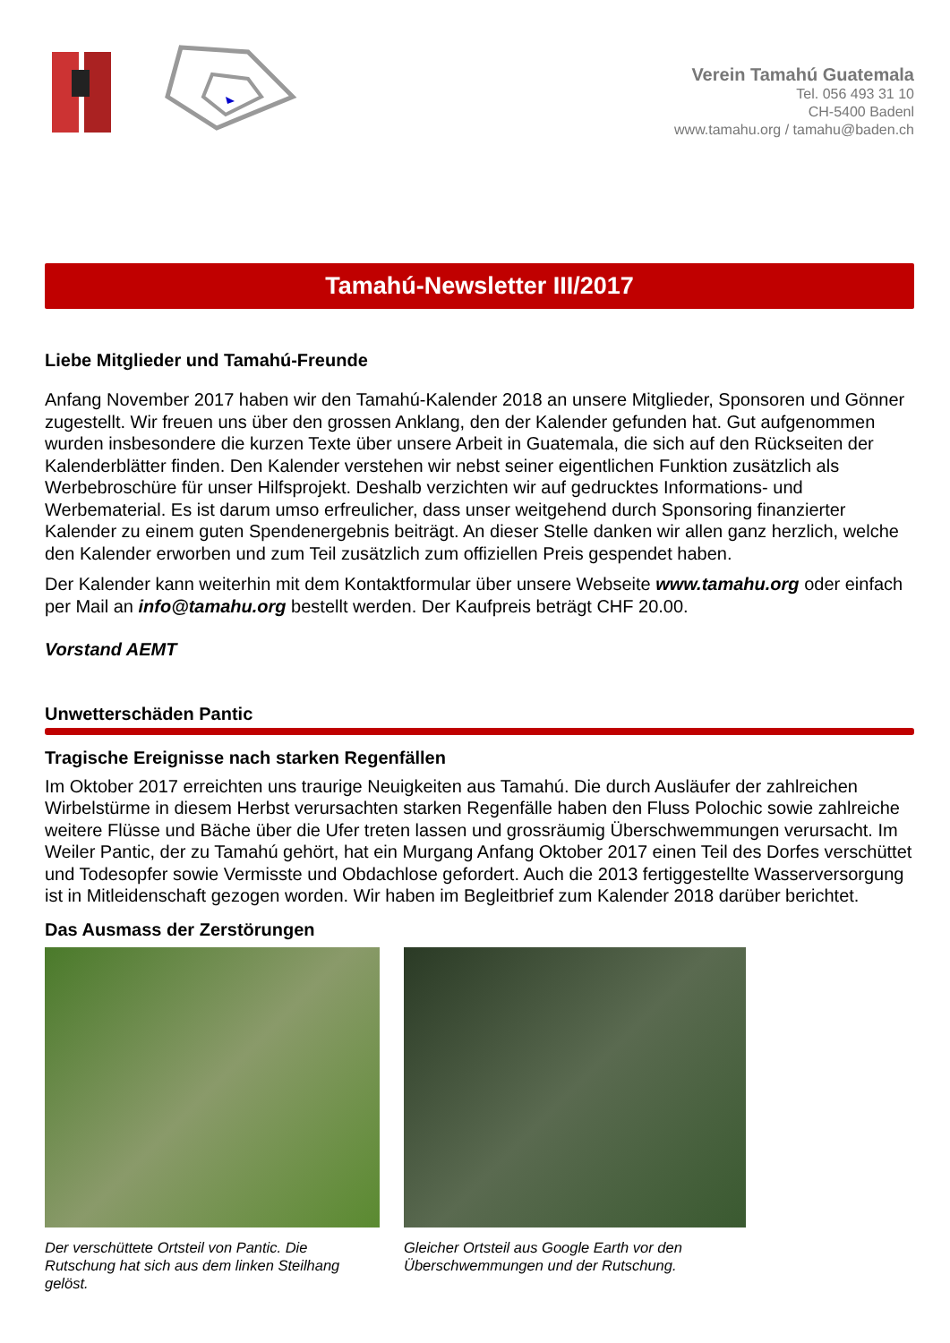Verein Tamahú Guatemala
Tel. 056 493 31 10
CH-5400 Badenl
www.tamahu.org / tamahu@baden.ch
Tamahú-Newsletter III/2017
Liebe Mitglieder und Tamahú-Freunde
Anfang November 2017 haben wir den Tamahú-Kalender 2018 an unsere Mitglieder, Sponsoren und Gönner zugestellt. Wir freuen uns über den grossen Anklang, den der Kalender gefunden hat. Gut aufgenommen wurden insbesondere die kurzen Texte über unsere Arbeit in Guatemala, die sich auf den Rückseiten der Kalenderblätter finden. Den Kalender verstehen wir nebst seiner eigentlichen Funktion zusätzlich als Werbebroschüre für unser Hilfsprojekt. Deshalb verzichten wir auf gedrucktes Informations- und Werbematerial. Es ist darum umso erfreulicher, dass unser weitgehend durch Sponsoring finanzierter Kalender zu einem guten Spendenergebnis beiträgt. An dieser Stelle danken wir allen ganz herzlich, welche den Kalender erworben und zum Teil zusätzlich zum offiziellen Preis gespendet haben.
Der Kalender kann weiterhin mit dem Kontaktformular über unsere Webseite www.tamahu.org oder einfach per Mail an info@tamahu.org bestellt werden. Der Kaufpreis beträgt CHF 20.00.
Vorstand AEMT
Unwetterschäden Pantic
Tragische Ereignisse nach starken Regenfällen
Im Oktober 2017 erreichten uns traurige Neuigkeiten aus Tamahú. Die durch Ausläufer der zahlreichen Wirbelstürme in diesem Herbst verursachten starken Regenfälle haben den Fluss Polochic sowie zahlreiche weitere Flüsse und Bäche über die Ufer treten lassen und grossräumig Überschwemmungen verursacht. Im Weiler Pantic, der zu Tamahú gehört, hat ein Murgang Anfang Oktober 2017 einen Teil des Dorfes verschüttet und Todesopfer sowie Vermisste und Obdachlose gefordert. Auch die 2013 fertiggestellte Wasserversorgung ist in Mitleidenschaft gezogen worden. Wir haben im Begleitbrief zum Kalender 2018 darüber berichtet.
Das Ausmass der Zerstörungen
Der verschüttete Ortsteil von Pantic. Die Rutschung hat sich aus dem linken Steilhang gelöst.
Gleicher Ortsteil aus Google Earth vor den Überschwemmungen und der Rutschung.